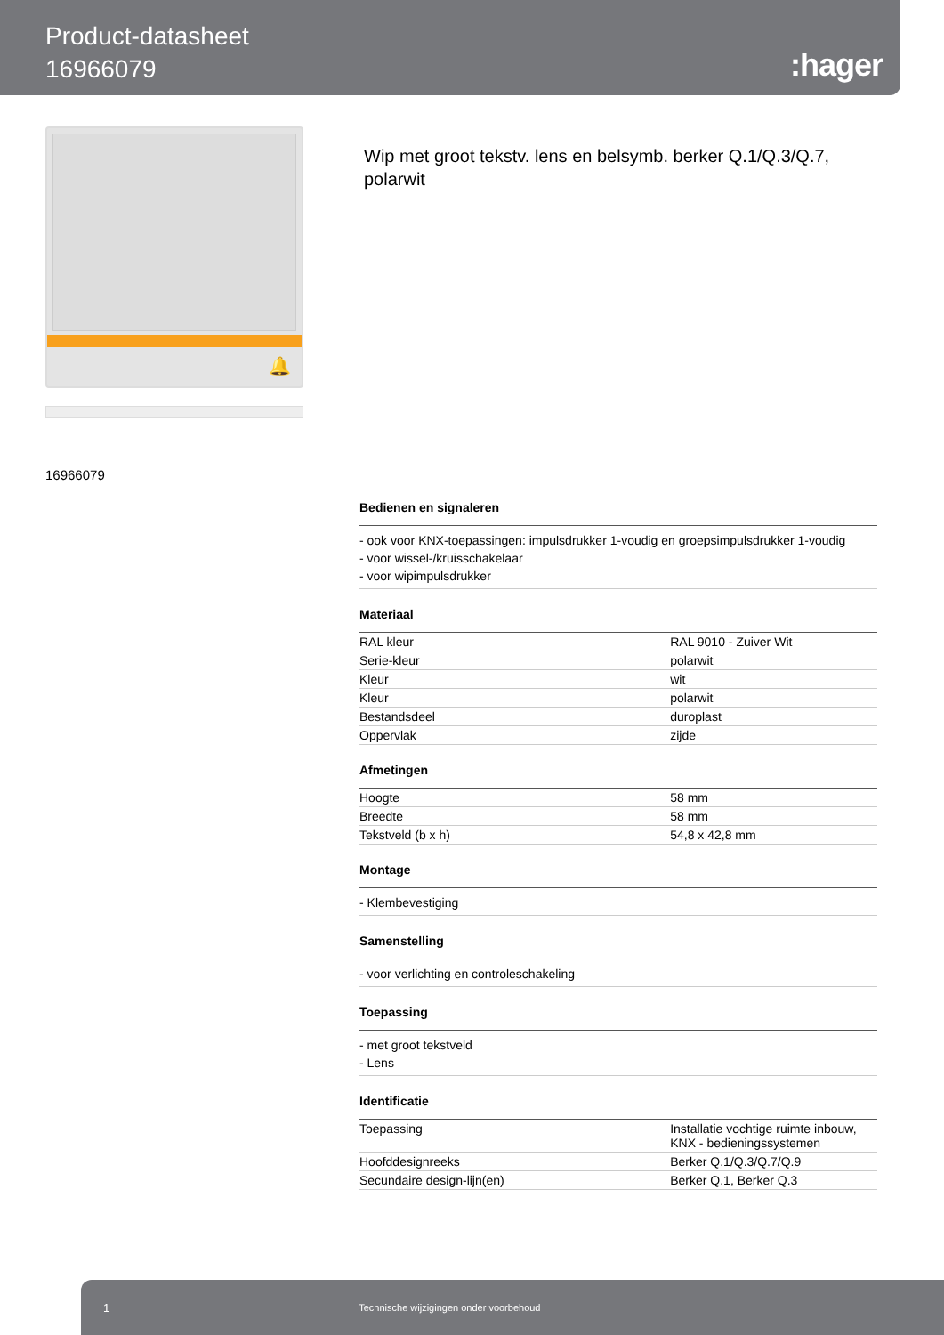Product-datasheet
16966079
:hager
🔔
Wip met groot tekstv. lens en belsymb. berker Q.1/Q.3/Q.7, polarwit
16966079
Bedienen en signaleren
- ook voor KNX-toepassingen: impulsdrukker 1-voudig en groepsimpulsdrukker 1-voudig
- voor wissel-/kruisschakelaar
- voor wipimpulsdrukker
Materiaal
| RAL kleur | RAL 9010 - Zuiver Wit |
| Serie-kleur | polarwit |
| Kleur | wit |
| Kleur | polarwit |
| Bestandsdeel | duroplast |
| Oppervlak | zijde |
Afmetingen
| Hoogte | 58 mm |
| Breedte | 58 mm |
| Tekstveld (b x h) | 54,8 x 42,8 mm |
Montage
- Klembevestiging
Samenstelling
- voor verlichting en controleschakeling
Toepassing
- met groot tekstveld
- Lens
Identificatie
| Toepassing | Installatie vochtige ruimte inbouw, KNX - bedieningssystemen |
| Hoofddesignreeks | Berker Q.1/Q.3/Q.7/Q.9 |
| Secundaire design-lijn(en) | Berker Q.1, Berker Q.3 |
1 Technische wijzigingen onder voorbehoud